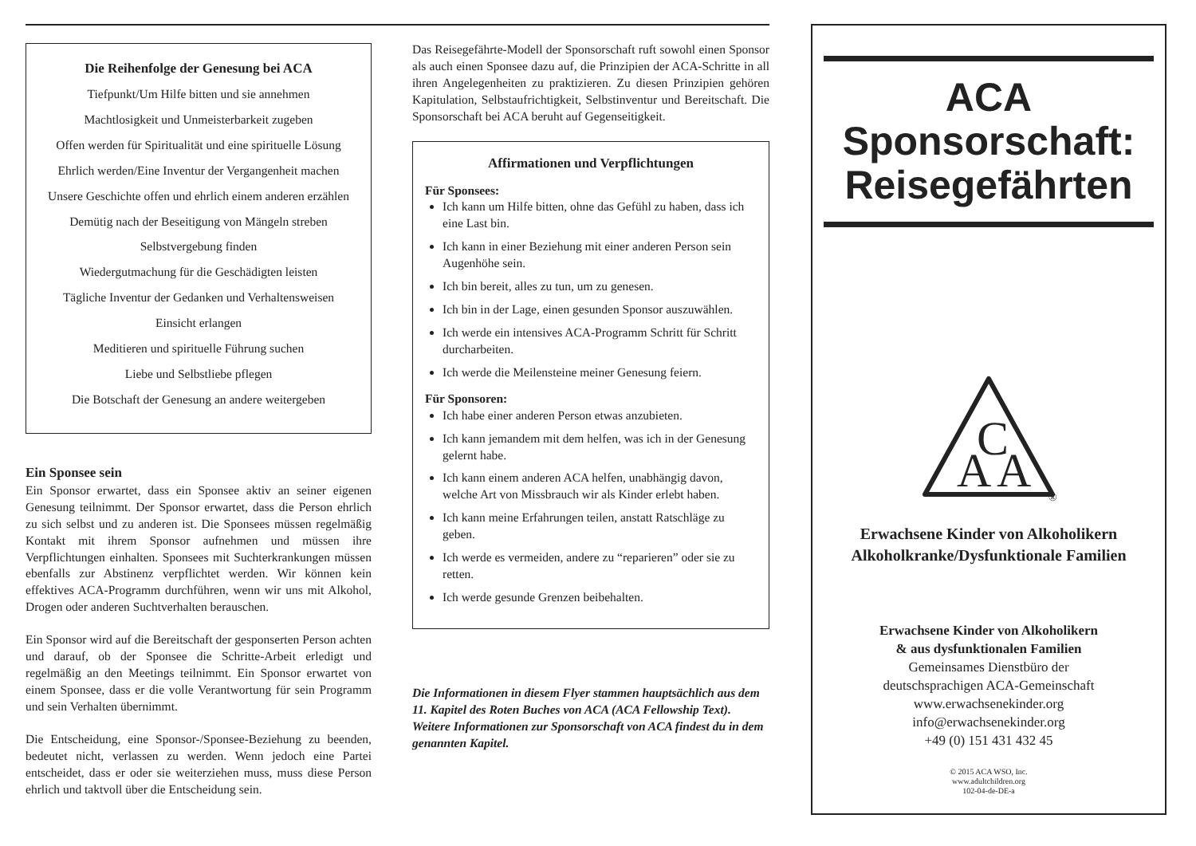Die Reihenfolge der Genesung bei ACA
Tiefpunkt/Um Hilfe bitten und sie annehmen
Machtlosigkeit und Unmeisterbarkeit zugeben
Offen werden für Spiritualität und eine spirituelle Lösung
Ehrlich werden/Eine Inventur der Vergangenheit machen
Unsere Geschichte offen und ehrlich einem anderen erzählen
Demütig nach der Beseitigung von Mängeln streben
Selbstvergebung finden
Wiedergutmachung für die Geschädigten leisten
Tägliche Inventur der Gedanken und Verhaltensweisen
Einsicht erlangen
Meditieren und spirituelle Führung suchen
Liebe und Selbstliebe pflegen
Die Botschaft der Genesung an andere weitergeben
Ein Sponsee sein
Ein Sponsor erwartet, dass ein Sponsee aktiv an seiner eigenen Genesung teilnimmt. Der Sponsor erwartet, dass die Person ehrlich zu sich selbst und zu anderen ist. Die Sponsees müssen regelmäßig Kontakt mit ihrem Sponsor aufnehmen und müssen ihre Verpflichtungen einhalten. Sponsees mit Suchterkrankungen müssen ebenfalls zur Abstinenz verpflichtet werden. Wir können kein effektives ACA-Programm durchführen, wenn wir uns mit Alkohol, Drogen oder anderen Suchtverhalten berauschen.
Ein Sponsor wird auf die Bereitschaft der gesponserten Person achten und darauf, ob der Sponsee die Schritte-Arbeit erledigt und regelmäßig an den Meetings teilnimmt. Ein Sponsor erwartet von einem Sponsee, dass er die volle Verantwortung für sein Programm und sein Verhalten übernimmt.
Die Entscheidung, eine Sponsor-/Sponsee-Beziehung zu beenden, bedeutet nicht, verlassen zu werden. Wenn jedoch eine Partei entscheidet, dass er oder sie weiterziehen muss, muss diese Person ehrlich und taktvoll über die Entscheidung sein.
Das Reisegefährte-Modell der Sponsorschaft ruft sowohl einen Sponsor als auch einen Sponsee dazu auf, die Prinzipien der ACA-Schritte in all ihren Angelegenheiten zu praktizieren. Zu diesen Prinzipien gehören Kapitulation, Selbstaufrichtigkeit, Selbstinventur und Bereitschaft. Die Sponsorschaft bei ACA beruht auf Gegenseitigkeit.
Affirmationen und Verpflichtungen
Für Sponsees:
Ich kann um Hilfe bitten, ohne das Gefühl zu haben, dass ich eine Last bin.
Ich kann in einer Beziehung mit einer anderen Person sein Augenhöhe sein.
Ich bin bereit, alles zu tun, um zu genesen.
Ich bin in der Lage, einen gesunden Sponsor auszuwählen.
Ich werde ein intensives ACA-Programm Schritt für Schritt durcharbeiten.
Ich werde die Meilensteine meiner Genesung feiern.
Für Sponsoren:
Ich habe einer anderen Person etwas anzubieten.
Ich kann jemandem mit dem helfen, was ich in der Genesung gelernt habe.
Ich kann einem anderen ACA helfen, unabhängig davon, welche Art von Missbrauch wir als Kinder erlebt haben.
Ich kann meine Erfahrungen teilen, anstatt Ratschläge zu geben.
Ich werde es vermeiden, andere zu “reparieren” oder sie zu retten.
Ich werde gesunde Grenzen beibehalten.
Die Informationen in diesem Flyer stammen hauptsächlich aus dem 11. Kapitel des Roten Buches von ACA (ACA Fellowship Text). Weitere Informationen zur Sponsorschaft von ACA findest du in dem genannten Kapitel.
ACA
Sponsorschaft:
Reisegefährten
A
C
A
®
Erwachsene Kinder von Alkoholikern
Alkoholkranke/Dysfunktionale Familien
Erwachsene Kinder von Alkoholikern
& aus dysfunktionalen Familien
Gemeinsames Dienstbüro der
deutschsprachigen ACA-Gemeinschaft
www.erwachsenekinder.org
info@erwachsenekinder.org
+49 (0) 151 431 432 45
© 2015 ACA WSO, Inc.
www.adultchildren.org
102-04-de-DE-a